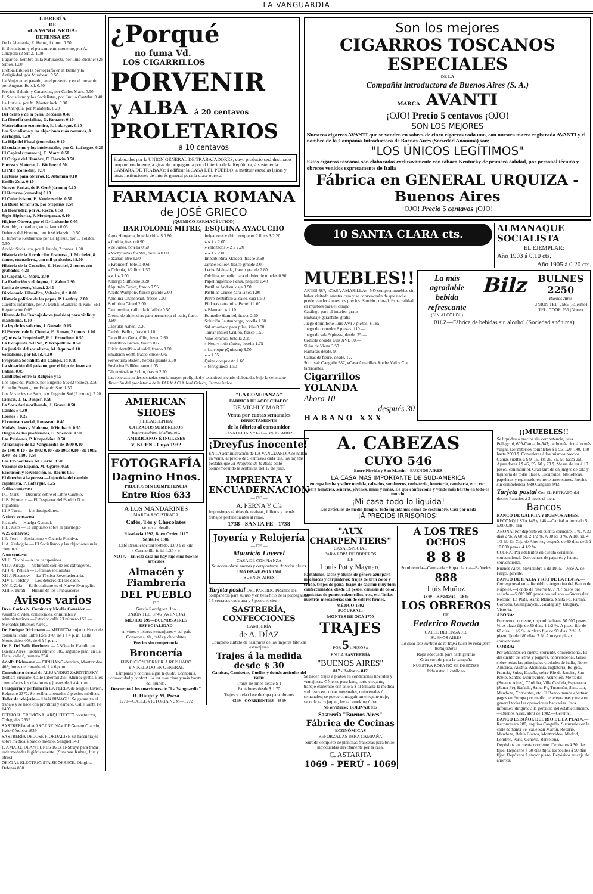LA VANGUARDIA
LIBRERÍA
DE
«LA VANGUARDIA»
DEFENSA 855
De la Alemania, E. Heine, 1 tomo. 0.50
El Socialismo y el pensamiento moderno, por A. Chiapelli (2 tom.). 1.00
Lugar del hombre en la Naturaleza, por Luis Büchner (2) tomos. 1.00
Erótika Biblion la pornografía en la Biblia y la Antigüedad, por Mirabeau. 0.50
La Mujer en el pasado, en el presente y en el porvenir, por Augusto Bebel. 0.50
Precios, Salario y Ganancias, por Carlos Marx. 0.50
El Socialismo y los Socialistas, por Emilio Castelar. 0.40
La Justicia, por M. Maeterlinck. 0.30
La Anarquía, por Malatesta. 0.20
Del delito y de la pena, Beccaria 0.40
La filosofía socialista, G. Rouanet 0.10
Materialismo económico, P. Lafargue. 0.10
Los Socialismo y las objeciones más comunes, A. Zerboglio. 0.20
La Hija del Fiscal (comedia). 0.10
El socialismo y los intelectuales, por G. Lafargue. 0.20
El Capital (resumen), C. Marx. 0.50
El Origen del Hombre, C. Darwin 0.50
Fuerza y Materia, L. Büchner 0.50
El Pillo (comedia). 0.10
Lecturas para obreros, R. Altamira 0.10
Emilio Zola. 0.10
Nuevos Parias, de P. Gené (drama) 0.10
El Retorno (comedia) 0.10
El Colectivismo, E. Vandervelde. 0.50
La Rusia terrorista, por Stepniak 0.50
La Honradez, por A. Rocca. 0.50
Siglo Hipócrita, P. Montegazza. 0.10
Higiene Obrera, por el Dr Labarthe 0.05
Bertoldo, contadino, en italiano) 0.05
Deberes del Hombre, por José Mazzini. 0.50
El Infierno Restaurado por La Iglesia, por L. Tolstoi. 0.30
Acción Socialista, por J. Jaurés, 2 tomos. 1.00
Historia de la Revolución Francesa, J. Michelet, 8 tomos, encuadern., con mil grabados. 18.50
Historia de la Creación, E. Haeckel, 2 tomos con grabados. 4.20
El Capital, C. Marx. 2.40
La Evolución y el dogma, J. Zahm 2.90
Lucha de sexos, Viazzi. 2.45
Diccionario Filosófico, Voltaire, 8 t. 8.00
Historia política de los papas, P. Lanfrey. 2.00
Cuentos infantiles, por A. Meliá: «Ganarás el Pan», «El Repatriado» 0.05
Himno de los Trabajadores (música) para violín y mandolina. 0.10
La ley de los salarios, J. Guesde. 0.15
El Porvenir de la Ciencia, E. Renan, 2 tomos. 1.00
¿Qué es la Propiedad?, P. J. Proudhon. 0.50
La Conquista del Pan, P. Kropotkine. 0.50
La justicia del socialismo, M. Aquino 0.10
Socialismo, por Id. Id. 0.10
Programa Socialista del Campo, Id 0.10
La situación del paisano, por el hijo de Juan sin Patria. 0.05
Conflictos entre la Religión y la
Los hijos del Pueblo, por Eugenio Sué (2 tomos). 3.50
El Judío Errante, por Eugenio Sué. 1.50
Los Misterios de París, por Eugenio Sué (2 tomos). 2.20
Ciencia, J. G. Draper. 0.50
La Sociedad moribunda, J. Grave. 0.50
Cantos » 0.80
Leonor » 0.35
El contrato social, Rousseau. 0.40
Moisés, Jesús y Mahoma, D'Holbach. 0.50
Origen de las profesiones, H. Spencer. 0.50
Las Prisiones, P. Kropotkine. 0.50
Almanaque de La Vanguardia de 1900 0.10
de 1901 0.10 · de 1902 0.10 · de 1903 0.10 · de 1905 0.40 · de 1906 0.50
Los Ex-hombres, M. Gorki. 0.50
Visiones de España, M. Ugarte. 0.50
Evolución y Revolución, E. Reclus 0.50
El derecho á la pereza.—Injusticia del cambio capitalista, P. Lafargue. 0.25
A diez centavos:
I C. Marx — Discurso sobre el Libre Cambio.
II B. Monteux — El Despertar del Partido O. en Inglaterra
III P. Turati — Los Instigadores.
A cinco centavos:
J. Jaurés — Huelga General.
J. B. Justo — El impuesto sobre el privilegio
A 25 centavos:
I E. Ferri — Socialismo y Ciencia Positiva.
II A. Zerboglio — El Socialismo y las objeciones más comunes.
A un centavo:
VI E. Cicchi — A los campesinos.
VII J. Arraga — Naturalización de los extranjeros.
XI J. G. Pellisa — Décimas socialistas
XII J. Plesanow — La Táctica Revolucionaria.
XIV L. Tolstoy — Los deberes del sol dado.
XV E. Zola — El Socialismo es el Nuevo Evangelio.
XIII F. Turati — Himno de los Trabajadores.
Avisos varios
Dres. Carlos N. Caminos y Nicolás González — Asuntos civiles, comerciales, criminales y administrativos.—Estudio: calle 23 número 157 — Mercedes (Buenos Aires).
Dr. Enrique Dickmann — MÉDICO-cirujano. Horas de consulta: calle Entre Ríos 370, de 1 á 4 p. m. Calle Montevideo 408, de 6 á 7 p. m.
Dr. E. Del Valle Iberlucea — ABOgado. Estudio en Buenos Aires: Tacuarí número 586, segundo piso; en La Plata, calle 8, número 734
Adolfo Dickmann — CIRUJANO-dentista, Montevideo 408; horas de consulta de 1 á 6 p. m
Consultorio dental de ALEJANDRO ZABOTINSKY, dentista-cirujano. Calle Libertad 295. Atiende gratis á los compañeros los días lunes y jueves de 1 á 4 p. m.
Peluquería y perfumería LA PERLA de Miguel Livieri, Belgrano 2372. Se reciben abonados á precios módicos.
Taller de relojería—JUAN BINAGHI Se garantiza el trabajo y se hace con prontitud y esmero. Calle Santa Fe 1450
PEDRO R. CREMONA, ARQUITECTO constructor, Colegiales 2955.
SASTRERÍA «LA ARGENTINA» DE Genaro Giaccio, Iezio Córdoba 1629
SASTRERÍA DE JOSÉ FIORDALISE Se hacen trajes sobre medida á precio módico. Senguel 343
F. AMATO, DEAN FUNES 1683, INStruye para tratar enfermedades higiénicamente. (Sistemas Kuhne, Just y otros)
OFICIAL ELECTRICISTA SE OFRECE. Dirigirse Defensa 888.
¿Porqué
no fuma Vd.
LOS CIGARRILLOS
PORVENIR
y ALBA á 20 centavos
PROLETARIOS
á 10 centavos
Elaborados por la UNIÓN GENERAL DE TRABAJADORES, cuyo producto será destinado proporcionalmente, á giras de propaganda por el interior de la República; á sostener la CÁMARA DE TRABAJO; á edificar la CASA DEL PUEBLO; á instituir escuelas laicas y otras instituciones de interés general para la clase obrera.
FARMACIA ROMANA
de JOSÉ GRIECO
(QUIMICO FARMACÉUTICO)
BARTOLOMÉ MITRE, ESQUINA AYACUCHO
Agua Hungaria, botella chica $ 0.60
» florida, frasco 0.90
» de Janos, botella 0.50
» Vichy todas fuentes, botella 0.60
» azahar, litro 1.50
» Krondorf, botella 0.60
» Colonia, 1/2 litro 1.50
» » 1 » 3.00
Amargo Sulfuroso 3.20
Alquitrán Guyot, frasco 0.95
Aceite Wampole, frasco grande 2.00
Apiolina Chapoteaut, frasco 2.00
Bioforina Girard 2.00
Cartilomina, callicida infalible 0.50
Crema de almendras para hermosear el cutis, frasco 0.60
Cápsulas Arheol 2.20
Carbón Belloc, frasco 1.10
Cacodilato Goda, Clin, Inyec 2.60
Dentrífico Brown, frasco 0.60
Elixir dentrífico al salol, frasco 0.80
Emulsión Scott, frasco chico 0.95
Ferroquina Bisleri, botella grande 2.70
Fosfatina Fallière, tarro 1.05
Glicerofosfato Robin, frasco 2.20
Irrigadores vidrio completos 2 litros $ 2.20
» » 1 » 2.00
» enlozados » 2 » 2.20
» » 1 » 2.00
Imperbiotina Malesci, frasco 2.60
Jarabe Fellow, frasco grande 3.00
Leche Malteada, frasco grande 2.80
Odolina, remedio para el dolor de muelas 0.80
Papel higiénico Fénix, paquete 0.40
Pastillas Andreu, caja 0.90
Pastillas Grieco para la tos 1.00
Polvo dentrífico al salol, caja 0.50
Píldoras catramina Bertelli 1.00
» Blancart, » 1.10
Remedio Humrod, frasco 2.20
Solución Pautanberge, botella 1.60
Sal amoníaco para pilas, kilo 0.90
Tamar Indien Grillón, frasco 1.50
Vino Bravais, botella 2.20
» Noury iodo tónico, botella 1.75
» Larroque (Quinum) 3.00
» » 1.65
Quina compuesto 1.60
» ferruginoso 1.50
Las recetas son despachadas con la mayor proligidad y exactitud, siendo elaboradas bajo la constante dirección del propietario de la FARMACIA José Grieco, Farmacéutico.
AMERICAN SHOES
(PHILADELPHIA)
CALZADOS SOMBREROS
Impermeables, Medias, etc.
AMERICANOS É INGLESES
V. KUEN - Cuyo 1932
FOTOGRAFÍA
Dagnino Hnos.
PRECIOS SIN COMPETENCIA
Entre Ríos 633
A LOS MANDARINES
MARCA REGISTRADA
Cafés, Tés y Chocolates
Ventas al detalle
Rivadavia 1992, Buen Orden 1117
Santa Fe 1886
Café Brasil especial tostado. 1.00 $ el kilo
» Caracolillo id id. 1.20 » »
NOTA—En esta casa no hay lujo sino buenos artículos
Almacén y Fiambrería
DEL PUEBLO
DE
García Rodríguez Hno
UNIÓN TEL. 3746 (AVENIDA)
MÉJICO 699—BUENOS AIRES
ESPECIALIDAD
en vinos y licores extranjeros y del país
Conservas, tés, cafés y chocolates
Precios sin competencia
Broncería
FUNDICIÓN TORNERÍA REPUJADO
Y NIKELADO EN GENERAL
Lámparas y cocinas á gas li quido. Economía, comodidad y confort. La luz más clara y más barata del mundo.
Descuento á los suscritores de "La Vanguardia"
R. Haupt y M. Pizza
1270—CALLE VICTORIA NUM—1272
"LA CONFIANZA"
FÁBRICA DE ACOLCHADOS
DE VIGHI Y MARTÍ
Venta por cuotas semanales
DIRECTAMENTE
de la fábrica al consumidor
LAVALLEJA N.º 621—BNOS. AIRES
¡Dreyfus inocente!
EN LA administración de LA VANGUARDIA se hallan en venta, al precio de 5 centavos cada una, las tarjetas postales que El Progreso de la Boca editó conmemorando la sentencia del 12 de julio.
IMPRENTA Y ENCUADERNACIÓN
— DE —
A. PERNA Y Cía
Impresiones rápidas de revistas, folletos y demás trabajos pertenecientes al ramo.
1738 - SANTA FE - 1738
Joyería y Relojería
— DE —
Mauricio Laverel
CASA DE CONFIANZA
Se hacen obras nuevas y composturas de todas clases
1308 RIVADAVIA 1308
BUENOS AIRES
Tarjeta postal DEL PARTIDO Pídanlas los compañeros para su uso y en beneficio de la propaganda, á 5 centavos cada una y 3 pesos el cien
SASTRERÍA, CONFECCIONES
CAMISERÍA
de A. DÍAZ
Completo surtido de casimires de las mejores fábricas extranjeras
Trajes á la medida desde $ 30
Camisas, Camisetas, Cuellos y demás artículos del ramo
Trajes de niños desde $ 1
Pantalones desde $ 1.70
Trajes y toda clase de ropa para obreros
4349 - CORRIENTES - 4349
Son los mejores
CIGARROS TOSCANOS ESPECIALES
DE LA
Compañía introductora de Buenos Aires (S. A.)
MARCA AVANTI
¡OJO! Precio 5 centavos ¡OJO!
SON LOS MEJORES
Nuestros cigarros AVANTI que se venden en sobres de cinco cigarros cada uno, con nuestra marca registrada AVANTI y el nombre de la Compañía Introductora de Buenos Aires (Sociedad Anónima) son:
"LOS ÚNICOS LEGÍTIMOS"
Estos cigarros toscanos son elaborados exclusivamente con tabaco Kentucky de primera calidad, por personal técnico y obreros venidos expresamente de Italia
Fábrica en GENERAL URQUIZA - Buenos Aires
¡OJO! Precio 5 centavos ¡OJO!
10 SANTA CLARA cts.
ALMANAQUE SOCIALISTA
EL EJEMPLAR:
Año 1903 á 0.10 cts.
Año 1905 á 0.20 cts.
MUEBLES!!
ARTES 687, «CASA AMARILLA». NO compren muebles sin haber visitado nuestra casa y se convencerán de que nadie puede vender á nuestros precios. Surtido colosal. Especialidad en muebles para el campo.
Catálogo para el interior. gratis
Embalaje garantido. gratis
Juego dormitorio Luis XVI 7 piezas. $ 185.—
Juego de comedor 8 piezas. 110.—
Juego de sala 9 piezas, desde. 75.—
Consola dorada Luis XVI. 80.—
Sillas de Viena 3.50
Hamacas desde. 9.—
Camas de fierro, desde. 12.—
Sucursal: Cangallo 687, «Casa Amarilla» Roche Vall y Cía., fabricantes.
Cigarrillos YOLANDA
Ahora 10
después 30
HABANO XXX
La más agradable bebida refrescante
(SIN ALCOHOL)
Bilz
BULNES 2250
Buenos Aires
UNIÓN TEL. 2565 (Palermo)
TEL. COOP. 255 (Norte)
BILZ—Fábrica de bebidas sin alcohol (Sociedad anónima)
A. CABEZAS
CUYO 546
Entre Florida y San Martín—BUENOS AIRES
LA CASA MAS IMPORTANTE DE SUD-AMERICA
en ropa hecha y sobre medida, calzados, sombreros, corbatería, bonetería, camisería, etc., etc., para hombres, señoras, jóvenes, niños y niñas. La que confecciona y vende más barato en todo el mundo.
¡Mi casa todo lo liquida!
Los artículos de medio tiempo. Todo liquidamos como de costumbre. Casi por nada
¡Á PRECIOS IRRISORIOS!
"AUX CHARPENTIERS"
CASA ESPECIAL
PARA ROPA DE OBREROS
— DE —
Louis Pot y Maynard
Pantalones, sacos y blusas de género azul para mecánicos y carpinteros; trajes de brin color y crudo, trajes de pana, trajes de casimir muy bien confeccionados, desde 13 pesos; camisas de color, camisetas de punto, calzoncillos, etc., etc. Todas nuestras mercaderías son de colores firmes.
MÉJICO 1302
SUCURSAL:
MONTES DE OCA 1700
TRAJES
POR 5 ::PESOS::
EN LA SASTRERÍA
"BUENOS AIRES"
817 - Bolívar - 817
Se hacen trajes á plazos en condiciones liberales y ventajosas. Géneros pura lana, corte elegante, trabajo esmerado con solo 5 $ al tomarse la medida y el resto en cuotas mensuales, quincenales ó semanales; se puede conseguir un elegante traje, saco de saco jaquet, levita, smoking ó frac.
No olvidarse: BOLIVAR 817
Sastrería "Buenos Aires"
Fábrica de Cocinas
ECONÓMICAS
REFORZADAS PARA CAMPAÑA
Surtido completo de planchas francesas para brillo, introducidas directamente por la casa.
C. ASTARITA
1069 - PERÚ - 1069
A LOS TRES OCHOS
8 8 8
Sombrerería—Camisería · Ropa blanca—Pañuelos
888
Luis Muñoz
1849—Rivadavia—1849
LOS OBREROS
DE
Federico Roveda
CALLE DEFENSA 916
BUENOS AIRES
La casa más surtida de la Repú blica en ropa para trabajadores
Ropa adecuada para cada gremio
Gran surtido para la campaña
NUESTRA ROPA NO SE DESCOSE
Pida usted 1 catálogo
¡¡MUEBLES!!
Se liquidan á precios sin competencia, casa Pellegrini, 609-Cangallo-943; de lo más rico á lo más vulgar. Dormitorios completos á $ 95, 120, 140, 180 hasta 2500 $. Comedores á los mismos precios. Camas sueltas á $ 9, 15, 18, 25, 35, 50 hasta 250. Aparadores á $ 45, 55, 60 y 70 $. Mesas de luz á 10 pesos, con mármol. Gran surtido en juegos de sala y tapicería de todas clases. Escritorios, bibliotecas, papeleras y registradores norte americanos. Precios sin competencia. 939 Cangallo-943.
Tarjeta postal Con EL RETRATO del doctor Palacios á 3 pesos el cien.
Bancos
BANCO DE GALICIA Y BUENOS AIRES, RECONQUISTA 146 y 148.—Capital autorizado $ 5.000.000 m/n.
ABONA: Por depósito en cuenta corriente. 1 %. A 30 días 2 %. A 60 id. 2 1/2 %. A 90 id. 3 %. A 180 id. 4 1/2 %. En Caja de Ahorros, después de 60 días de 5 á 10.000 pesos. 4 1/2 %
COBRA: Por adelantos en cuenta corriente. convencional. Descuentos de pagarés y letras. convencional.
Buenos Aires, Noviembre 6 de 1905.—José A. de Fargo, gerente.
BANCO DE ITALIA Y RÍO DE LA PLATA.—Corresponsal en la República Argentina del Banco de Nápoles.—Fondo de reserva 697.787 pesos oro sellado.—5.000.000 pesos oro sellado.—Sucursales: Rosario, La Plata, Bahía Blanca, Santa Fe, Paraná, Córdoba, Gualeguaychú, Gualeguay, Uruguay, Victoria.
ABONA:
En cuenta corriente, disponible hasta 50.000 pesos. 1 %. A plazo fijo de 30 días. 1 1/2 %. A plazo fijo de 60 días. 1 1/2 %. A plazo fijo de 90 días. 2 %. A plazo fijo de 180 días. 3 %. A mayor plazo. convencional.
COBRA:
Por adelantos en cuenta corriente. convencional. El descuento de letras y pagarés. convencional. Giros sobre todas las principales ciudades de Italia, Norte América, Austria, Alemania, Inglaterra, Bélgica, Francia, Suiza, España, sobre Río de Janeiro, San Pablo, Santos, Montevideo, Asunción, Mercedes (Buenos Aires), Córdoba, Villa Casilda, Esperanza (Santa Fe), Rafaela, Santa Fe, Tucumán, San Juan, Mendoza, Corrientes, etc. El Banco manda efectuar pagos en Europa por medio de telegramas y trata en general todas las operaciones bancarias. Para informes, dirigirse á la gerencia del establecimiento.—Buenos Aires, abril de 1902.—Gerente.
BANCO ESPAÑOL DEL RÍO DE LA PLATA.—Reconquista 200, esquina Cangallo. Sucursales en la calle de Santa Fe, calle San Martín, Rosario, Mendoza, Bahía Blanca, Montevideo, Madrid, Londres, París, Génova, Barcelona.
Depósitos en cuenta corriente. Depósitos á 30 días fijos. Depósitos á 60 días fijos. Depósitos á 90 días fijos. Depósitos á mayor plazo. Depósitos en caja de ahorros.